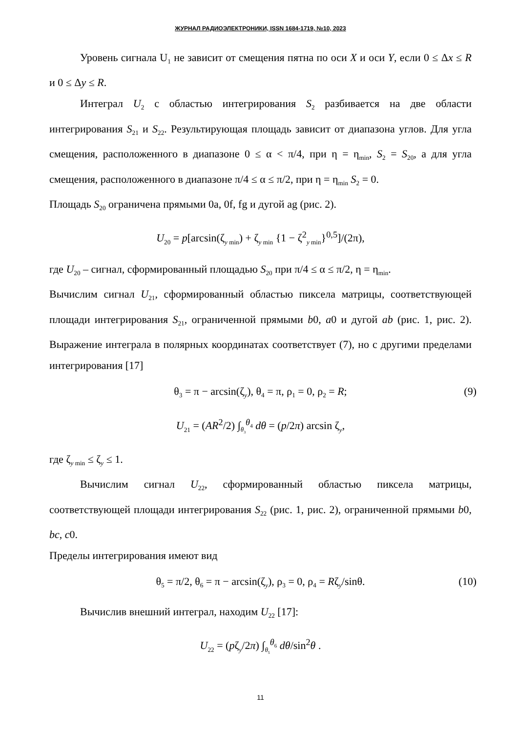ЖУРНАЛ РАДИОЭЛЕКТРОНИКИ, ISSN 1684-1719, №10, 2023
Уровень сигнала U<sub>1</sub> не зависит от смещения пятна по оси X и оси Y, если 0 ≤ Δx ≤ R и 0 ≤ Δy ≤ R.
Интеграл U<sub>2</sub> с областью интегрирования S<sub>2</sub> разбивается на две области интегрирования S<sub>21</sub> и S<sub>22</sub>. Результирующая площадь зависит от диапазона углов. Для угла смещения, расположенного в диапазоне 0 ≤ α < π/4, при η = η<sub>min</sub>, S<sub>2</sub> = S<sub>20</sub>, а для угла смещения, расположенного в диапазоне π/4 ≤ α ≤ π/2, при η = η<sub>min</sub> S<sub>2</sub> = 0.
Площадь S<sub>20</sub> ограничена прямыми 0a, 0f, fg и дугой ag (рис. 2).
U<sub>20</sub> = p[arcsin(ζ<sub>y min</sub>) + ζ<sub>y min</sub> {1 − ζ<sup>2</sup><sub>y min</sub>}<sup>0,5</sup>]/(2π),
где U<sub>20</sub> – сигнал, сформированный площадью S<sub>20</sub> при π/4 ≤ α ≤ π/2, η = η<sub>min</sub>.
Вычислим сигнал U<sub>21</sub>, сформированный областью пиксела матрицы, соответствующей площади интегрирования S<sub>21</sub>, ограниченной прямыми b0, a0 и дугой ab (рис. 1, рис. 2). Выражение интеграла в полярных координатах соответствует (7), но с другими пределами интегрирования [17]
θ<sub>3</sub> = π − arcsin(ζ<sub>y</sub>), θ<sub>4</sub> = π, ρ<sub>1</sub> = 0, ρ<sub>2</sub> = R; (9)
U<sub>21</sub> = (AR<sup>2</sup>/2) ∫<sub>θ<sub>3</sub></sub><sup>θ<sub>4</sub></sup> dθ = (p/2π) arcsin ζ<sub>y</sub>,
где ζ<sub>y min</sub> ≤ ζ<sub>y</sub> ≤ 1.
Вычислим сигнал U<sub>22</sub>, сформированный областью пиксела матрицы, соответствующей площади интегрирования S<sub>22</sub> (рис. 1, рис. 2), ограниченной прямыми b0, bc, c0.
Пределы интегрирования имеют вид
θ<sub>5</sub> = π/2, θ<sub>6</sub> = π − arcsin(ζ<sub>y</sub>), ρ<sub>3</sub> = 0, ρ<sub>4</sub> = Rζ<sub>y</sub>/sinθ. (10)
Вычислив внешний интеграл, находим U<sub>22</sub> [17]:
U<sub>22</sub> = (pζ<sub>y</sub>/2π) ∫<sub>θ<sub>5</sub></sub><sup>θ<sub>6</sub></sup> dθ/sin<sup>2</sup>θ .
11